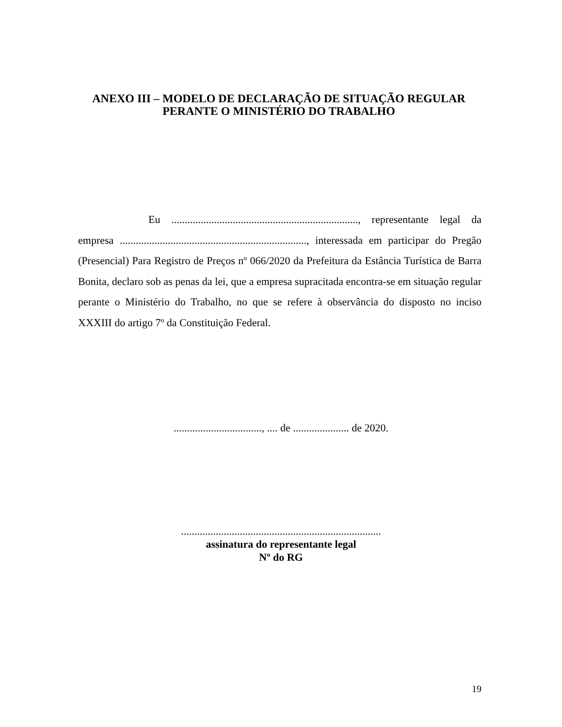ANEXO III – MODELO DE DECLARAÇÃO DE SITUAÇÃO REGULAR
PERANTE O MINISTÉRIO DO TRABALHO
Eu ......................................................................, representante legal da empresa ......................................................................, interessada em participar do Pregão (Presencial) Para Registro de Preços nº 066/2020 da Prefeitura da Estância Turística de Barra Bonita, declaro sob as penas da lei, que a empresa supracitada encontra-se em situação regular perante o Ministério do Trabalho, no que se refere à observância do disposto no inciso XXXIII do artigo 7º da Constituição Federal.
................................., .... de ..................... de 2020.
...........................................................................
assinatura do representante legal
Nº do RG
19